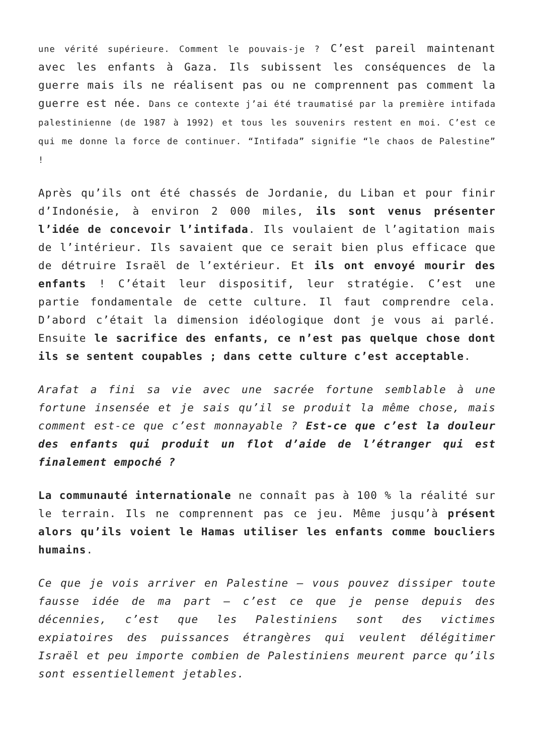une vérité supérieure. Comment le pouvais-je ? C’est pareil maintenant avec les enfants à Gaza. Ils subissent les conséquences de la guerre mais ils ne réalisent pas ou ne comprennent pas comment la guerre est née. Dans ce contexte j’ai été traumatisé par la première intifada palestinienne (de 1987 à 1992) et tous les souvenirs restent en moi. C’est ce qui me donne la force de continuer. “Intifada” signifie “le chaos de Palestine” !
Après qu’ils ont été chassés de Jordanie, du Liban et pour finir d’Indonésie, à environ 2 000 miles, ils sont venus présenter l’idée de concevoir l’intifada. Ils voulaient de l’agitation mais de l’intérieur. Ils savaient que ce serait bien plus efficace que de détruire Israël de l’extérieur. Et ils ont envoyé mourir des enfants ! C’était leur dispositif, leur stratégie. C’est une partie fondamentale de cette culture. Il faut comprendre cela. D’abord c’était la dimension idéologique dont je vous ai parlé. Ensuite le sacrifice des enfants, ce n’est pas quelque chose dont ils se sentent coupables ; dans cette culture c’est acceptable.
Arafat a fini sa vie avec une sacrée fortune semblable à une fortune insensée et je sais qu’il se produit la même chose, mais comment est-ce que c’est monnayable ? Est-ce que c’est la douleur des enfants qui produit un flot d’aide de l’étranger qui est finalement empoché ?
La communauté internationale ne connaît pas à 100 % la réalité sur le terrain. Ils ne comprennent pas ce jeu. Même jusqu’à présent alors qu’ils voient le Hamas utiliser les enfants comme boucliers humains.
Ce que je vois arriver en Palestine – vous pouvez dissiper toute fausse idée de ma part – c’est ce que je pense depuis des décennies, c’est que les Palestiniens sont des victimes expiatoires des puissances étrangères qui veulent délégitimer Israël et peu importe combien de Palestiniens meurent parce qu’ils sont essentiellement jetables.